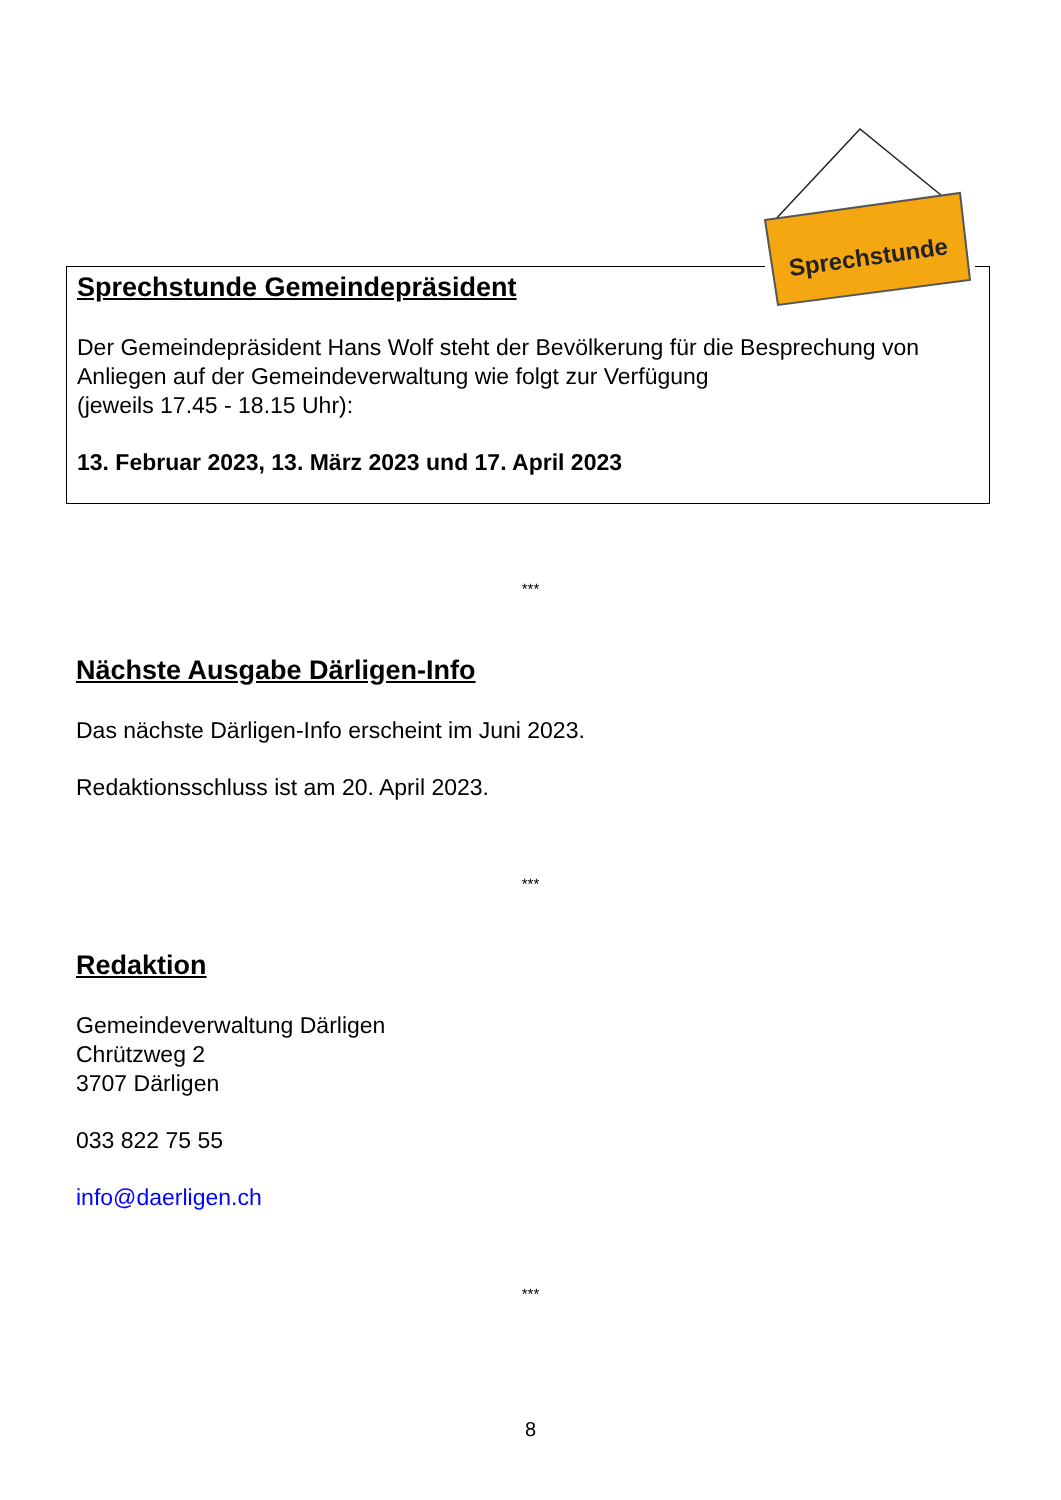Sprechstunde Gemeindepräsident
Der Gemeindepräsident Hans Wolf steht der Bevölkerung für die Besprechung von Anliegen auf der Gemeindeverwaltung wie folgt zur Verfügung
(jeweils 17.45 - 18.15 Uhr):
13. Februar 2023, 13. März 2023 und 17. April 2023
Sprechstunde
***
Nächste Ausgabe Därligen-Info
Das nächste Därligen-Info erscheint im Juni 2023.
Redaktionsschluss ist am 20. April 2023.
***
Redaktion
Gemeindeverwaltung Därligen
Chrützweg 2
3707 Därligen
033 822 75 55
info@daerligen.ch
***
8